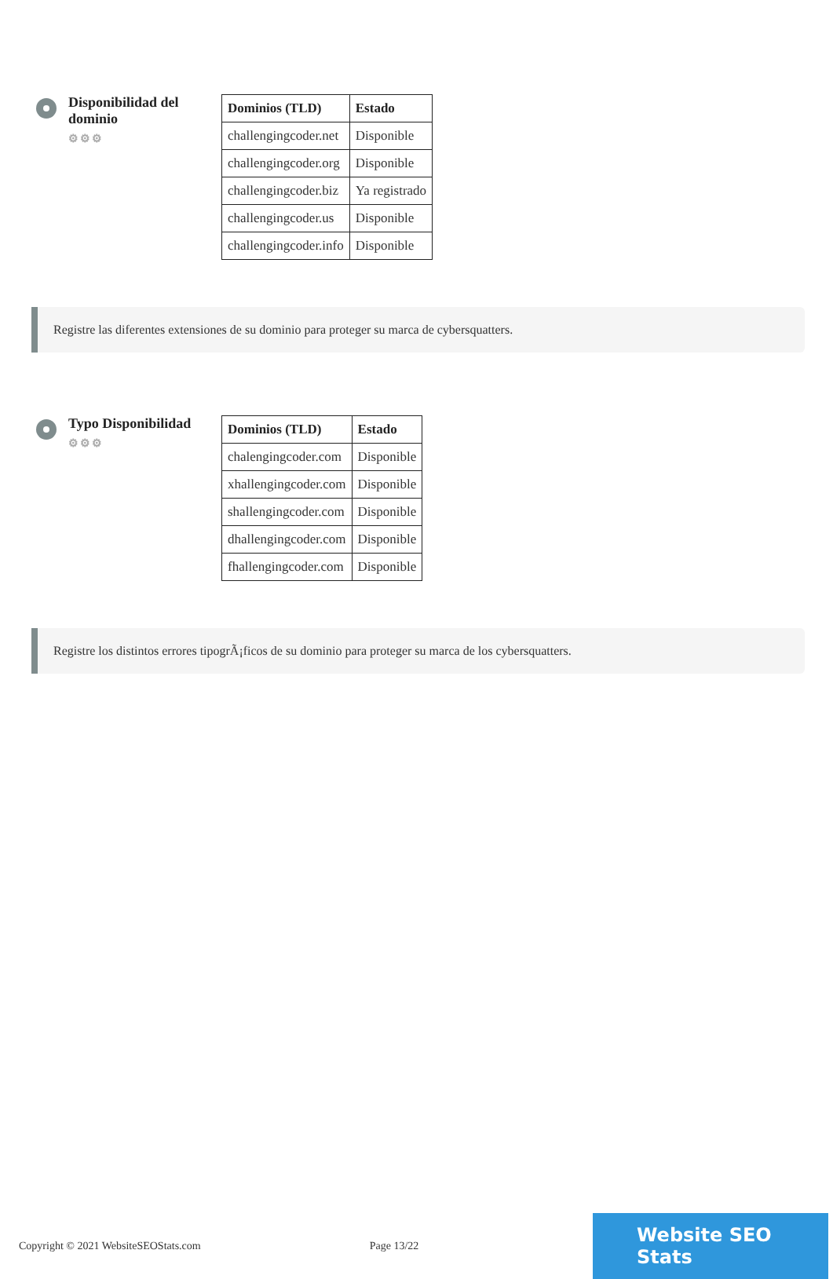Disponibilidad del dominio
⚙⚙⚙
| Dominios (TLD) | Estado |
| --- | --- |
| challengingcoder.net | Disponible |
| challengingcoder.org | Disponible |
| challengingcoder.biz | Ya registrado |
| challengingcoder.us | Disponible |
| challengingcoder.info | Disponible |
Registre las diferentes extensiones de su dominio para proteger su marca de cybersquatters.
Typo Disponibilidad
⚙⚙⚙
| Dominios (TLD) | Estado |
| --- | --- |
| chalengingcoder.com | Disponible |
| xhallengingcoder.com | Disponible |
| shallengingcoder.com | Disponible |
| dhallengingcoder.com | Disponible |
| fhallengingcoder.com | Disponible |
Registre los distintos errores tipogrÃ¡ficos de su dominio para proteger su marca de los cybersquatters.
Copyright © 2021 WebsiteSEOStats.com Page 13/22
Website SEO Stats